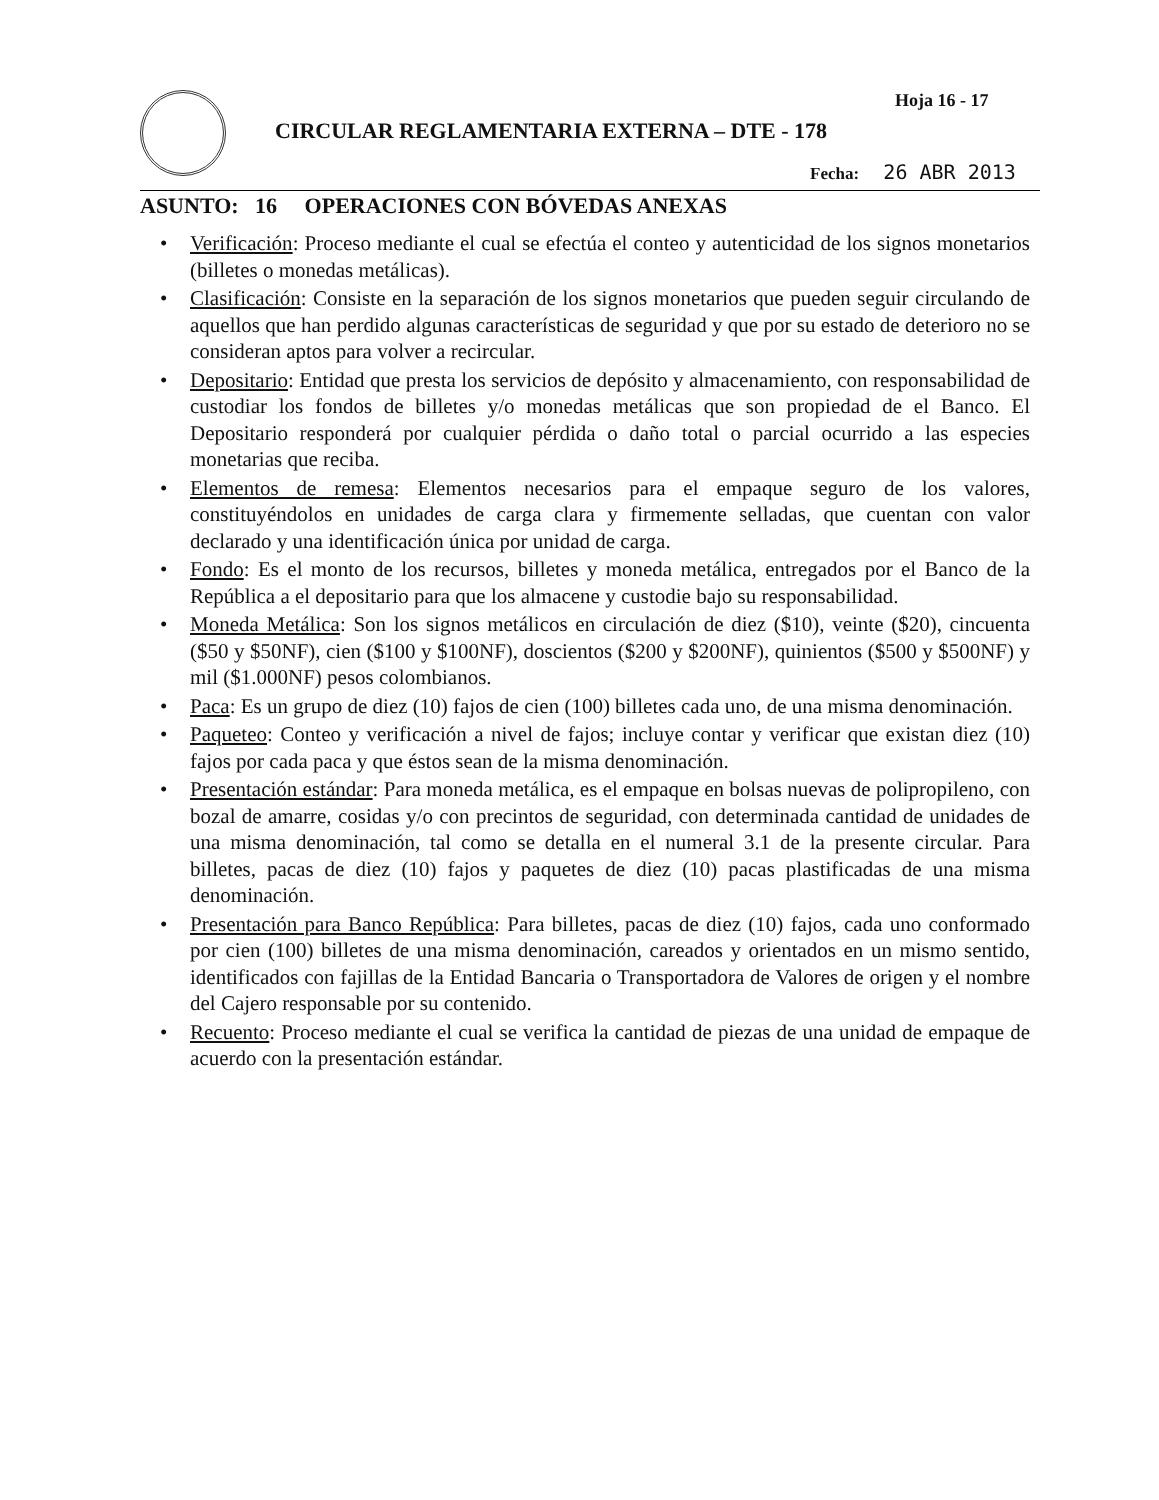Hoja 16 - 17
CIRCULAR REGLAMENTARIA EXTERNA – DTE - 178
Fecha: 26 ABR 2013
ASUNTO: 16 OPERACIONES CON BÓVEDAS ANEXAS
• Verificación: Proceso mediante el cual se efectúa el conteo y autenticidad de los signos monetarios (billetes o monedas metálicas).
• Clasificación: Consiste en la separación de los signos monetarios que pueden seguir circulando de aquellos que han perdido algunas características de seguridad y que por su estado de deterioro no se consideran aptos para volver a recircular.
• Depositario: Entidad que presta los servicios de depósito y almacenamiento, con responsabilidad de custodiar los fondos de billetes y/o monedas metálicas que son propiedad de el Banco. El Depositario responderá por cualquier pérdida o daño total o parcial ocurrido a las especies monetarias que reciba.
• Elementos de remesa: Elementos necesarios para el empaque seguro de los valores, constituyéndolos en unidades de carga clara y firmemente selladas, que cuentan con valor declarado y una identificación única por unidad de carga.
• Fondo: Es el monto de los recursos, billetes y moneda metálica, entregados por el Banco de la República a el depositario para que los almacene y custodie bajo su responsabilidad.
• Moneda Metálica: Son los signos metálicos en circulación de diez ($10), veinte ($20), cincuenta ($50 y $50NF), cien ($100 y $100NF), doscientos ($200 y $200NF), quinientos ($500 y $500NF) y mil ($1.000NF) pesos colombianos.
• Paca: Es un grupo de diez (10) fajos de cien (100) billetes cada uno, de una misma denominación.
• Paqueteo: Conteo y verificación a nivel de fajos; incluye contar y verificar que existan diez (10) fajos por cada paca y que éstos sean de la misma denominación.
• Presentación estándar: Para moneda metálica, es el empaque en bolsas nuevas de polipropileno, con bozal de amarre, cosidas y/o con precintos de seguridad, con determinada cantidad de unidades de una misma denominación, tal como se detalla en el numeral 3.1 de la presente circular. Para billetes, pacas de diez (10) fajos y paquetes de diez (10) pacas plastificadas de una misma denominación.
• Presentación para Banco República: Para billetes, pacas de diez (10) fajos, cada uno conformado por cien (100) billetes de una misma denominación, careados y orientados en un mismo sentido, identificados con fajillas de la Entidad Bancaria o Transportadora de Valores de origen y el nombre del Cajero responsable por su contenido.
• Recuento: Proceso mediante el cual se verifica la cantidad de piezas de una unidad de empaque de acuerdo con la presentación estándar.